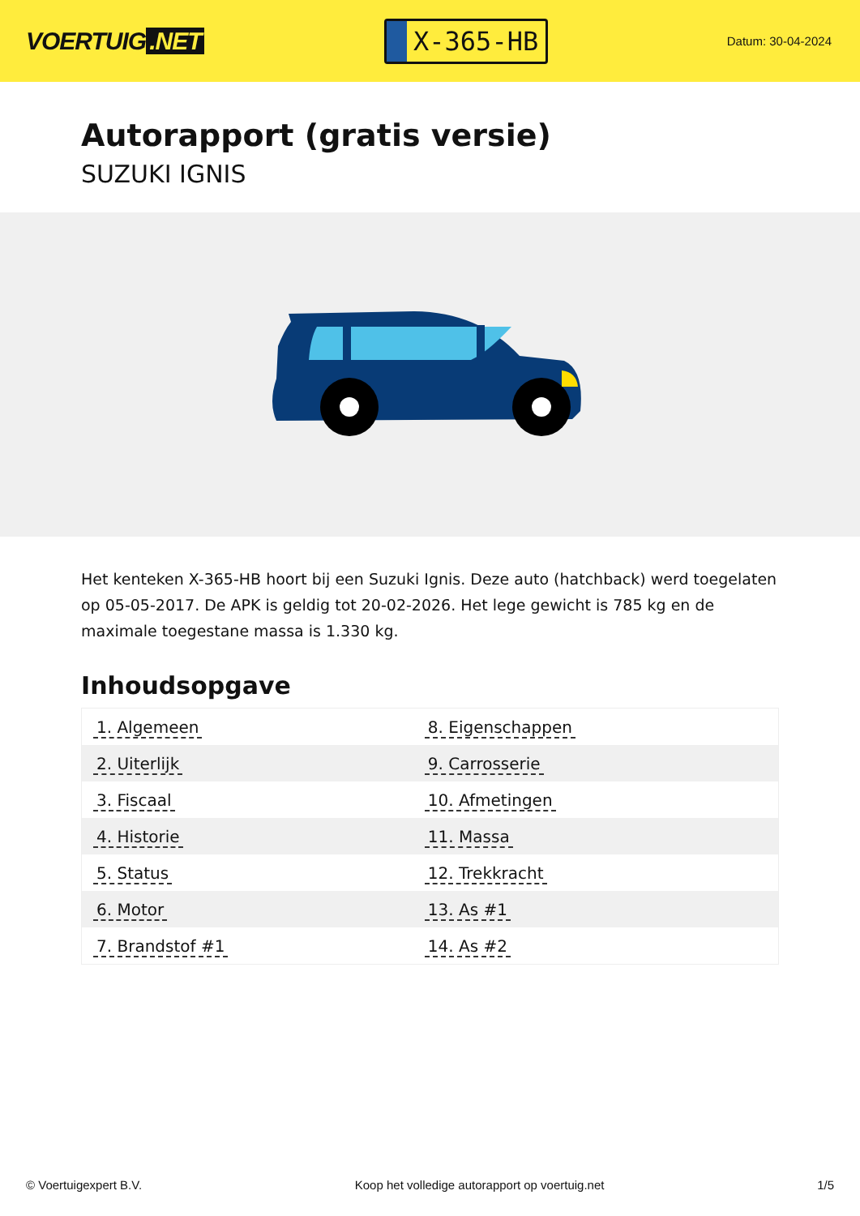VOERTUIG.NET
X-365-HB
Datum: 30-04-2024
Autorapport (gratis versie)
SUZUKI IGNIS
Het kenteken X-365-HB hoort bij een Suzuki Ignis. Deze auto (hatchback) werd toegelaten op 05-05-2017. De APK is geldig tot 20-02-2026. Het lege gewicht is 785 kg en de maximale toegestane massa is 1.330 kg.
Inhoudsopgave
| 1. Algemeen | 8. Eigenschappen |
| 2. Uiterlijk | 9. Carrosserie |
| 3. Fiscaal | 10. Afmetingen |
| 4. Historie | 11. Massa |
| 5. Status | 12. Trekkracht |
| 6. Motor | 13. As #1 |
| 7. Brandstof #1 | 14. As #2 |
© Voertuigexpert B.V. Koop het volledige autorapport op voertuig.net
1/5